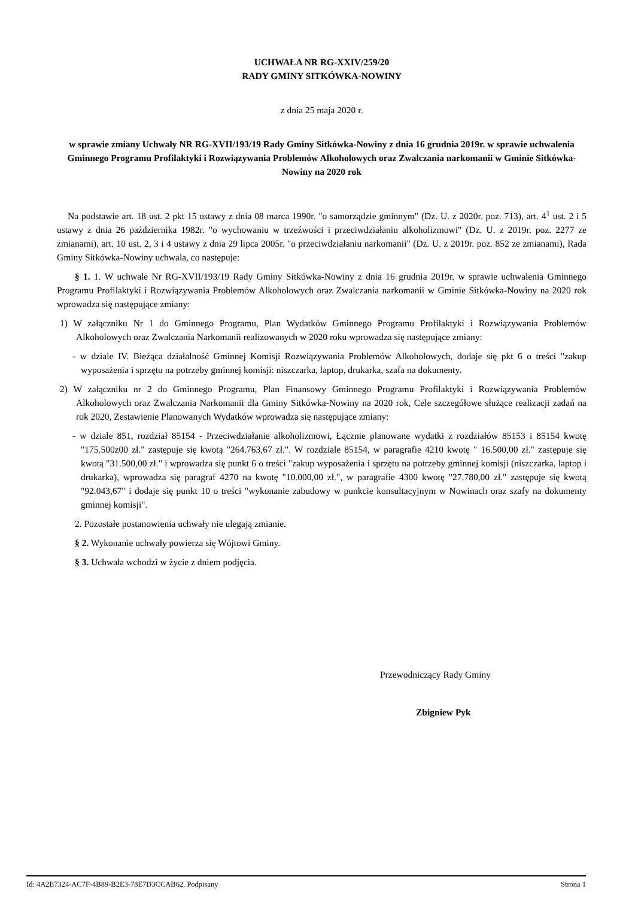UCHWAŁA NR RG-XXIV/259/20
RADY GMINY SITKÓWKA-NOWINY
z dnia 25 maja 2020 r.
w sprawie zmiany Uchwały NR RG-XVII/193/19 Rady Gminy Sitkówka-Nowiny z dnia 16 grudnia 2019r. w sprawie uchwalenia Gminnego Programu Profilaktyki i Rozwiązywania Problemów Alkoholowych oraz Zwalczania narkomanii w Gminie Sitkówka-Nowiny na 2020 rok
Na podstawie art. 18 ust. 2 pkt 15 ustawy z dnia 08 marca 1990r. "o samorządzie gminnym" (Dz. U. z 2020r. poz. 713), art. 4<sup>1</sup> ust. 2 i 5 ustawy z dnia 26 października 1982r. "o wychowaniu w trzeźwości i przeciwdziałaniu alkoholizmowi" (Dz. U. z 2019r. poz. 2277 ze zmianami), art. 10 ust. 2, 3 i 4 ustawy z dnia 29 lipca 2005r. "o przeciwdziałaniu narkomanii" (Dz. U. z 2019r. poz. 852 ze zmianami), Rada Gminy Sitkówka-Nowiny uchwala, co następuje:
§ 1. 1. W uchwale Nr RG-XVII/193/19 Rady Gminy Sitkówka-Nowiny z dnia 16 grudnia 2019r. w sprawie uchwalenia Gminnego Programu Profilaktyki i Rozwiązywania Problemów Alkoholowych oraz Zwalczania narkomanii w Gminie Sitkówka-Nowiny na 2020 rok wprowadza się następujące zmiany:
1) W załączniku Nr 1 do Gminnego Programu, Plan Wydatków Gminnego Programu Profilaktyki i Rozwiązywania Problemów Alkoholowych oraz Zwalczania Narkomanii realizowanych w 2020 roku wprowadza się następujące zmiany:
- w dziale IV. Bieżąca działalność Gminnej Komisji Rozwiązywania Problemów Alkoholowych, dodaje się pkt 6 o treści "zakup wyposażenia i sprzętu na potrzeby gminnej komisji: niszczarka, laptop, drukarka, szafa na dokumenty.
2) W załączniku nr 2 do Gminnego Programu, Plan Finansowy Gminnego Programu Profilaktyki i Rozwiązywania Problemów Alkoholowych oraz Zwalczania Narkomanii dla Gminy Sitkówka-Nowiny na 2020 rok, Cele szczegółowe służące realizacji zadań na rok 2020, Zestawienie Planowanych Wydatków wprowadza się następujące zmiany:
- w dziale 851, rozdział 85154 - Przeciwdziałanie alkoholizmowi, Łącznie planowane wydatki z rozdziałów 85153 i 85154 kwotę "175.500z00 zł." zastępuje się kwotą "264.763,67 zł.". W rozdziale 85154, w paragrafie 4210 kwotę " 16.500,00 zł." zastępuje się kwotą "31.500,00 zł." i wprowadza się punkt 6 o treści "zakup wyposażenia i sprzętu na potrzeby gminnej komisji (niszczarka, laptop i drukarka), wprowadza się paragraf 4270 na kwotę "10.000,00 zł.", w paragrafie 4300 kwotę "27.780,00 zł." zastępuje się kwotą "92.043,67" i dodaje się punkt 10 o treści "wykonanie zabudowy w punkcie konsultacyjnym w Nowinach oraz szafy na dokumenty gminnej komisji".
2. Pozostałe postanowienia uchwały nie ulegają zmianie.
§ 2. Wykonanie uchwały powierza się Wójtowi Gminy.
§ 3. Uchwała wchodzi w życie z dniem podjęcia.
Przewodniczący Rady Gminy
Zbigniew Pyk
Id: 4A2E7324-AC7F-4B89-B2E3-78E7D3CCAB62. Podpisany Strona 1